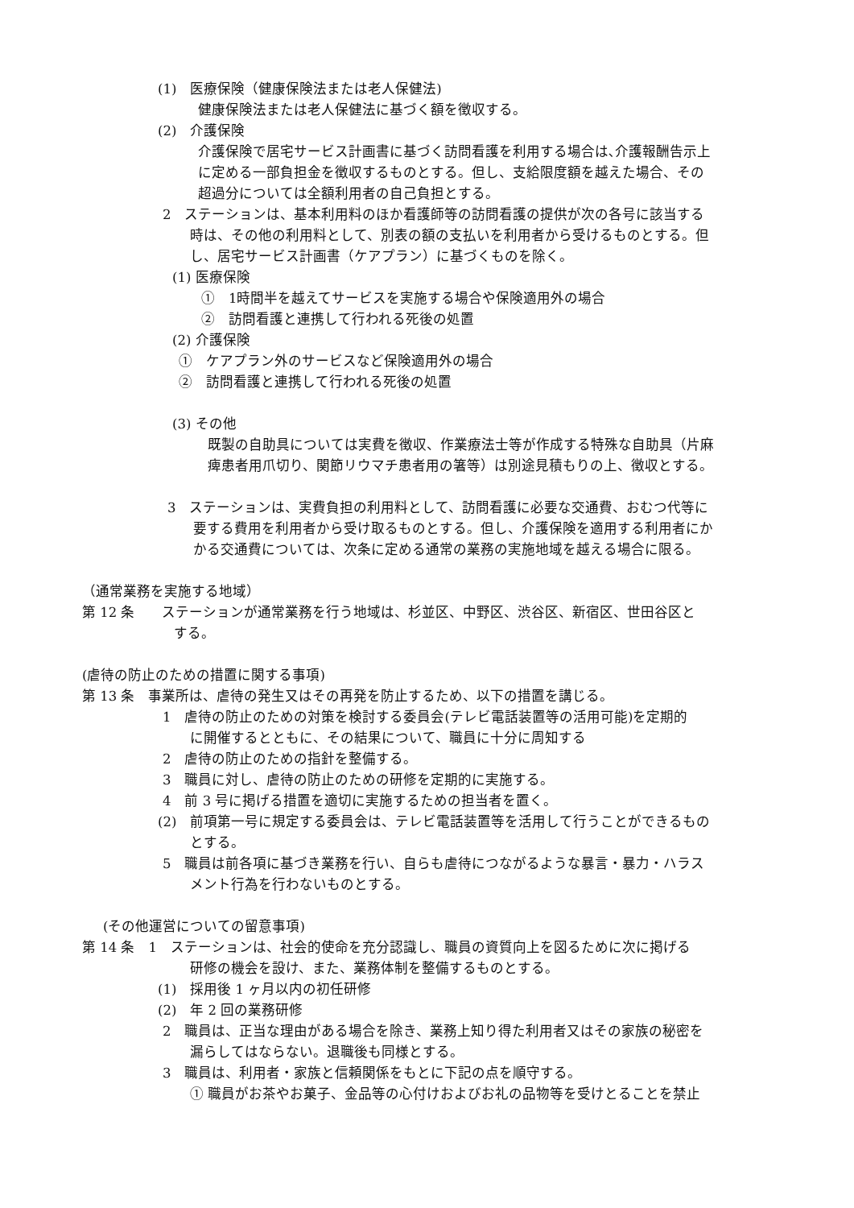(1)　医療保険（健康保険法または老人保健法)
健康保険法または老人保健法に基づく額を徴収する。
(2)　介護保険
介護保険で居宅サービス計画書に基づく訪問看護を利用する場合は､介護報酬告示上
に定める一部負担金を徴収するものとする。但し、支給限度額を越えた場合、その
超過分については全額利用者の自己負担とする。
2　ステーションは、基本利用料のほか看護師等の訪問看護の提供が次の各号に該当する
時は、その他の利用料として、別表の額の支払いを利用者から受けるものとする。但
し、居宅サービス計画書（ケアプラン）に基づくものを除く。
(1) 医療保険
①　1時間半を越えてサービスを実施する場合や保険適用外の場合
②　訪問看護と連携して行われる死後の処置
(2) 介護保険
①　ケアプラン外のサービスなど保険適用外の場合
②　訪問看護と連携して行われる死後の処置
(3) その他
既製の自助具については実費を徴収、作業療法士等が作成する特殊な自助具（片麻
痺患者用爪切り、関節リウマチ患者用の箸等）は別途見積もりの上、徴収とする。
3　ステーションは、実費負担の利用料として、訪問看護に必要な交通費、おむつ代等に
要する費用を利用者から受け取るものとする。但し、介護保険を適用する利用者にか
かる交通費については、次条に定める通常の業務の実施地域を越える場合に限る。
（通常業務を実施する地域）
第 12 条　　ステーションが通常業務を行う地域は、杉並区、中野区、渋谷区、新宿区、世田谷区と
する。
(虐待の防止のための措置に関する事項)
第 13 条　事業所は、虐待の発生又はその再発を防止するため、以下の措置を講じる。
1　虐待の防止のための対策を検討する委員会(テレビ電話装置等の活用可能)を定期的
に開催するとともに、その結果について、職員に十分に周知する
2　虐待の防止のための指針を整備する。
3　職員に対し、虐待の防止のための研修を定期的に実施する。
4　前 3 号に掲げる措置を適切に実施するための担当者を置く。
(2)　前項第一号に規定する委員会は、テレビ電話装置等を活用して行うことができるもの
とする。
5　職員は前各項に基づき業務を行い、自らも虐待につながるような暴言・暴力・ハラス
メント行為を行わないものとする。
(その他運営についての留意事項)
第 14 条　1　ステーションは、社会的使命を充分認識し、職員の資質向上を図るために次に掲げる
研修の機会を設け、また、業務体制を整備するものとする。
(1)　採用後 1 ヶ月以内の初任研修
(2)　年 2 回の業務研修
2　職員は、正当な理由がある場合を除き、業務上知り得た利用者又はその家族の秘密を
漏らしてはならない。退職後も同様とする。
3　職員は、利用者・家族と信頼関係をもとに下記の点を順守する。
① 職員がお茶やお菓子、金品等の心付けおよびお礼の品物等を受けとることを禁止